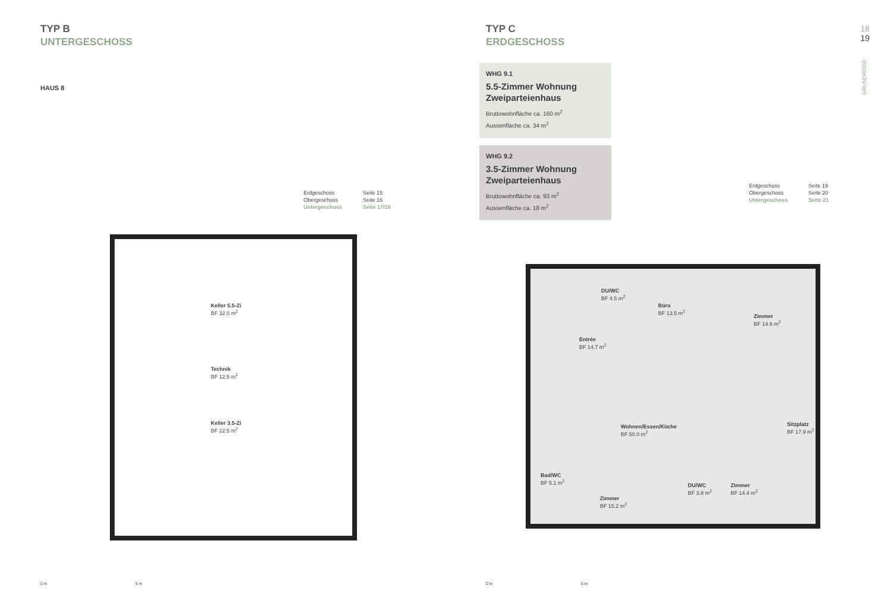TYP B
UNTERGESCHOSS
HAUS 8
Erdgeschoss Seite 15 Obergeschoss Seite 16 Untergeschoss Seite 17/18
Keller 5.5-Zi
BF 32.0 m<sup>2</sup>
Technik
BF 12.5 m<sup>2</sup>
Keller 3.5-Zi
BF 22.5 m<sup>2</sup>
0 m 5 m
TYP C
ERDGESCHOSS
WHG 9.1
5.5-Zimmer Wohnung Zweiparteienhaus
Bruttowohnfläche ca. 160 m<sup>2</sup>
Aussenfläche ca. 34 m<sup>2</sup>
WHG 9.2
3.5-Zimmer Wohnung Zweiparteienhaus
Bruttowohnfläche ca. 93 m<sup>2</sup>
Aussenfläche ca. 18 m<sup>2</sup>
Erdgeschoss Seite 19 Obergeschoss Seite 20 Untergeschoss Seite 21
18
19
GRUNDRISSE
DU/WC
BF 4.5 m<sup>2</sup>
Büro
BF 13.5 m<sup>2</sup>
Zimmer
BF 14.6 m<sup>2</sup>
Entrée
BF 14.7 m<sup>2</sup>
Wohnen/Essen/Küche
BF 50.0 m<sup>2</sup>
Sitzplatz
BF 17.9 m<sup>2</sup>
Bad/WC
BF 5.1 m<sup>2</sup>
DU/WC
BF 3.8 m<sup>2</sup>
Zimmer
BF 14.4 m<sup>2</sup>
Zimmer
BF 15.2 m<sup>2</sup>
0 m 5 m